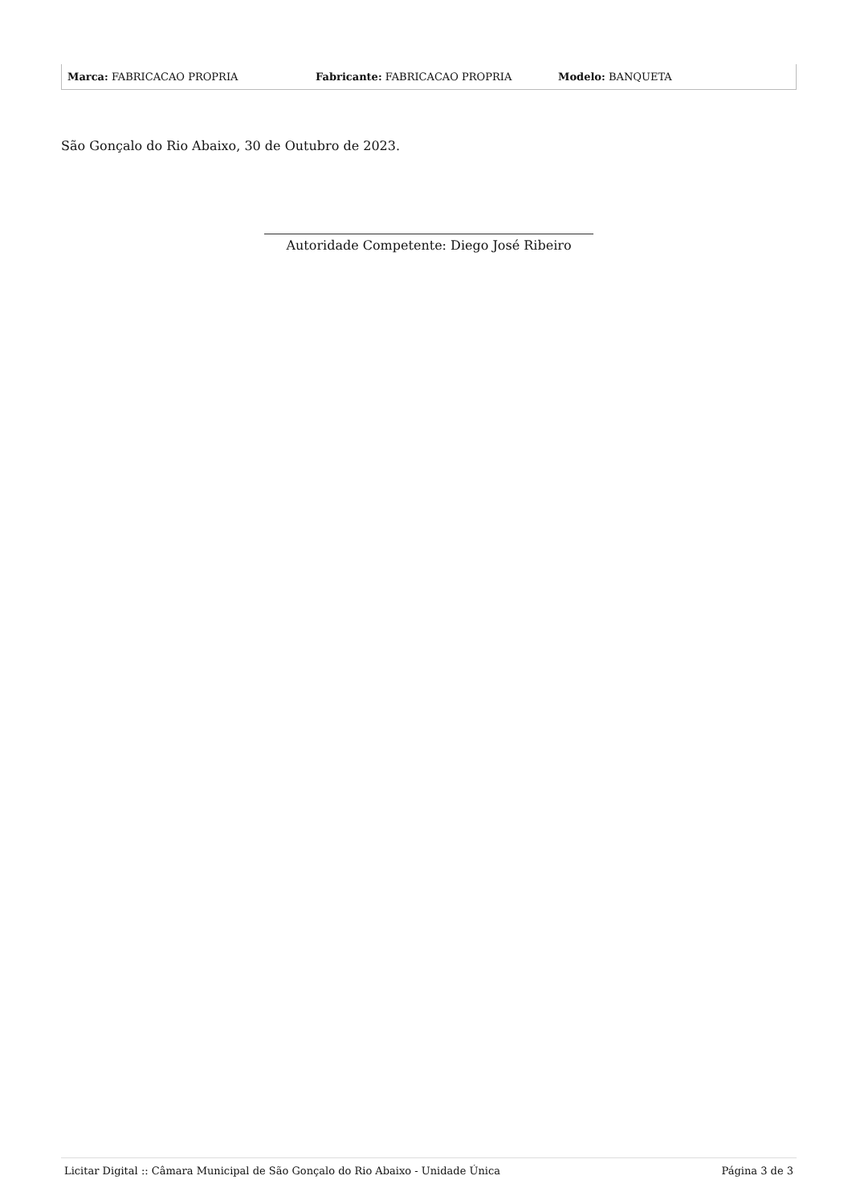| Marca: FABRICACAO PROPRIA | Fabricante: FABRICACAO PROPRIA | Modelo: BANQUETA |
São Gonçalo do Rio Abaixo, 30 de Outubro de 2023.
Autoridade Competente: Diego José Ribeiro
Licitar Digital :: Câmara Municipal de São Gonçalo do Rio Abaixo - Unidade Única Página 3 de 3